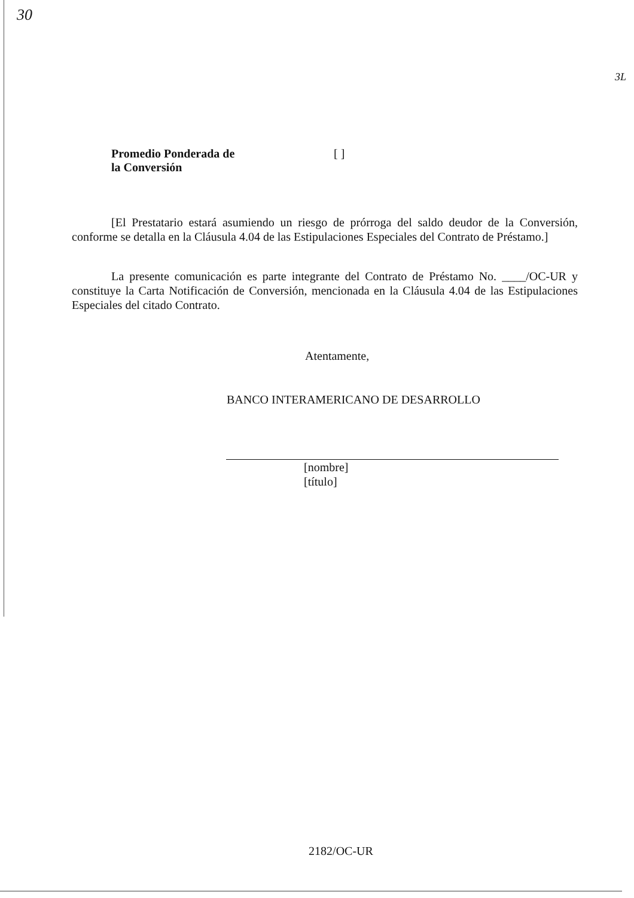30
3L
Promedio Ponderada de
la Conversión [ ]
[El Prestatario estará asumiendo un riesgo de prórroga del saldo deudor de la Conversión, conforme se detalla en la Cláusula 4.04 de las Estipulaciones Especiales del Contrato de Préstamo.]
La presente comunicación es parte integrante del Contrato de Préstamo No. ____/OC-UR y constituye la Carta Notificación de Conversión, mencionada en la Cláusula 4.04 de las Estipulaciones Especiales del citado Contrato.
Atentamente,
BANCO INTERAMERICANO DE DESARROLLO
[nombre]
[título]
2182/OC-UR